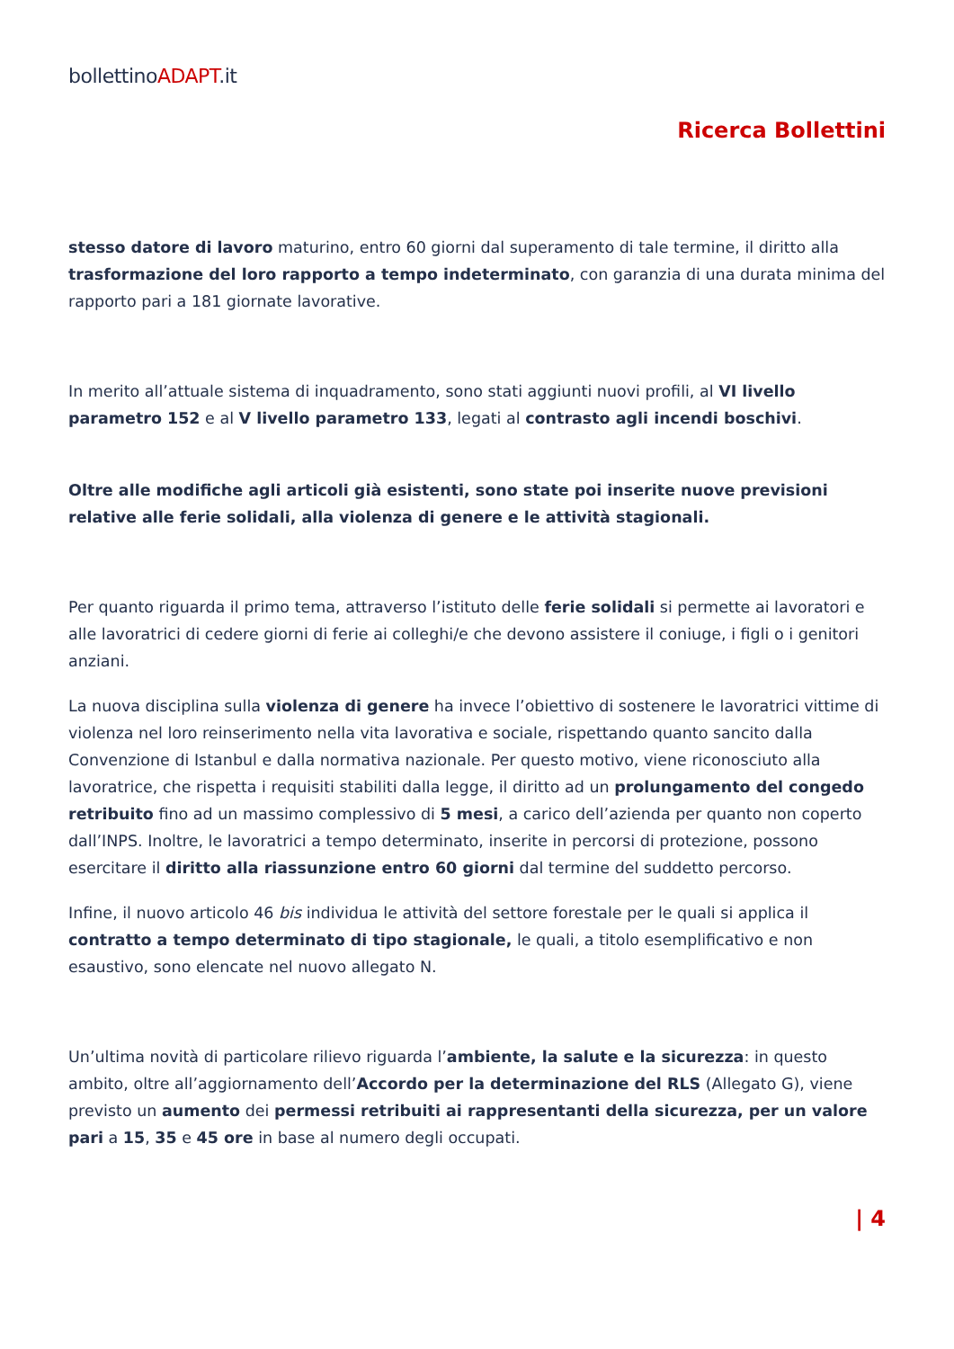bollettinoADAPT.it
Ricerca Bollettini
stesso datore di lavoro maturino, entro 60 giorni dal superamento di tale termine, il diritto alla trasformazione del loro rapporto a tempo indeterminato, con garanzia di una durata minima del rapporto pari a 181 giornate lavorative.
In merito all’attuale sistema di inquadramento, sono stati aggiunti nuovi profili, al VI livello parametro 152 e al V livello parametro 133, legati al contrasto agli incendi boschivi.
Oltre alle modifiche agli articoli già esistenti, sono state poi inserite nuove previsioni relative alle ferie solidali, alla violenza di genere e le attività stagionali.
Per quanto riguarda il primo tema, attraverso l’istituto delle ferie solidali si permette ai lavoratori e alle lavoratrici di cedere giorni di ferie ai colleghi/e che devono assistere il coniuge, i figli o i genitori anziani.
La nuova disciplina sulla violenza di genere ha invece l’obiettivo di sostenere le lavoratrici vittime di violenza nel loro reinserimento nella vita lavorativa e sociale, rispettando quanto sancito dalla Convenzione di Istanbul e dalla normativa nazionale. Per questo motivo, viene riconosciuto alla lavoratrice, che rispetta i requisiti stabiliti dalla legge, il diritto ad un prolungamento del congedo retribuito fino ad un massimo complessivo di 5 mesi, a carico dell’azienda per quanto non coperto dall’INPS. Inoltre, le lavoratrici a tempo determinato, inserite in percorsi di protezione, possono esercitare il diritto alla riassunzione entro 60 giorni dal termine del suddetto percorso.
Infine, il nuovo articolo 46 bis individua le attività del settore forestale per le quali si applica il contratto a tempo determinato di tipo stagionale, le quali, a titolo esemplificativo e non esaustivo, sono elencate nel nuovo allegato N.
Un’ultima novità di particolare rilievo riguarda l’ambiente, la salute e la sicurezza: in questo ambito, oltre all’aggiornamento dell’Accordo per la determinazione del RLS (Allegato G), viene previsto un aumento dei permessi retribuiti ai rappresentanti della sicurezza, per un valore pari a 15, 35 e 45 ore in base al numero degli occupati.
| 4